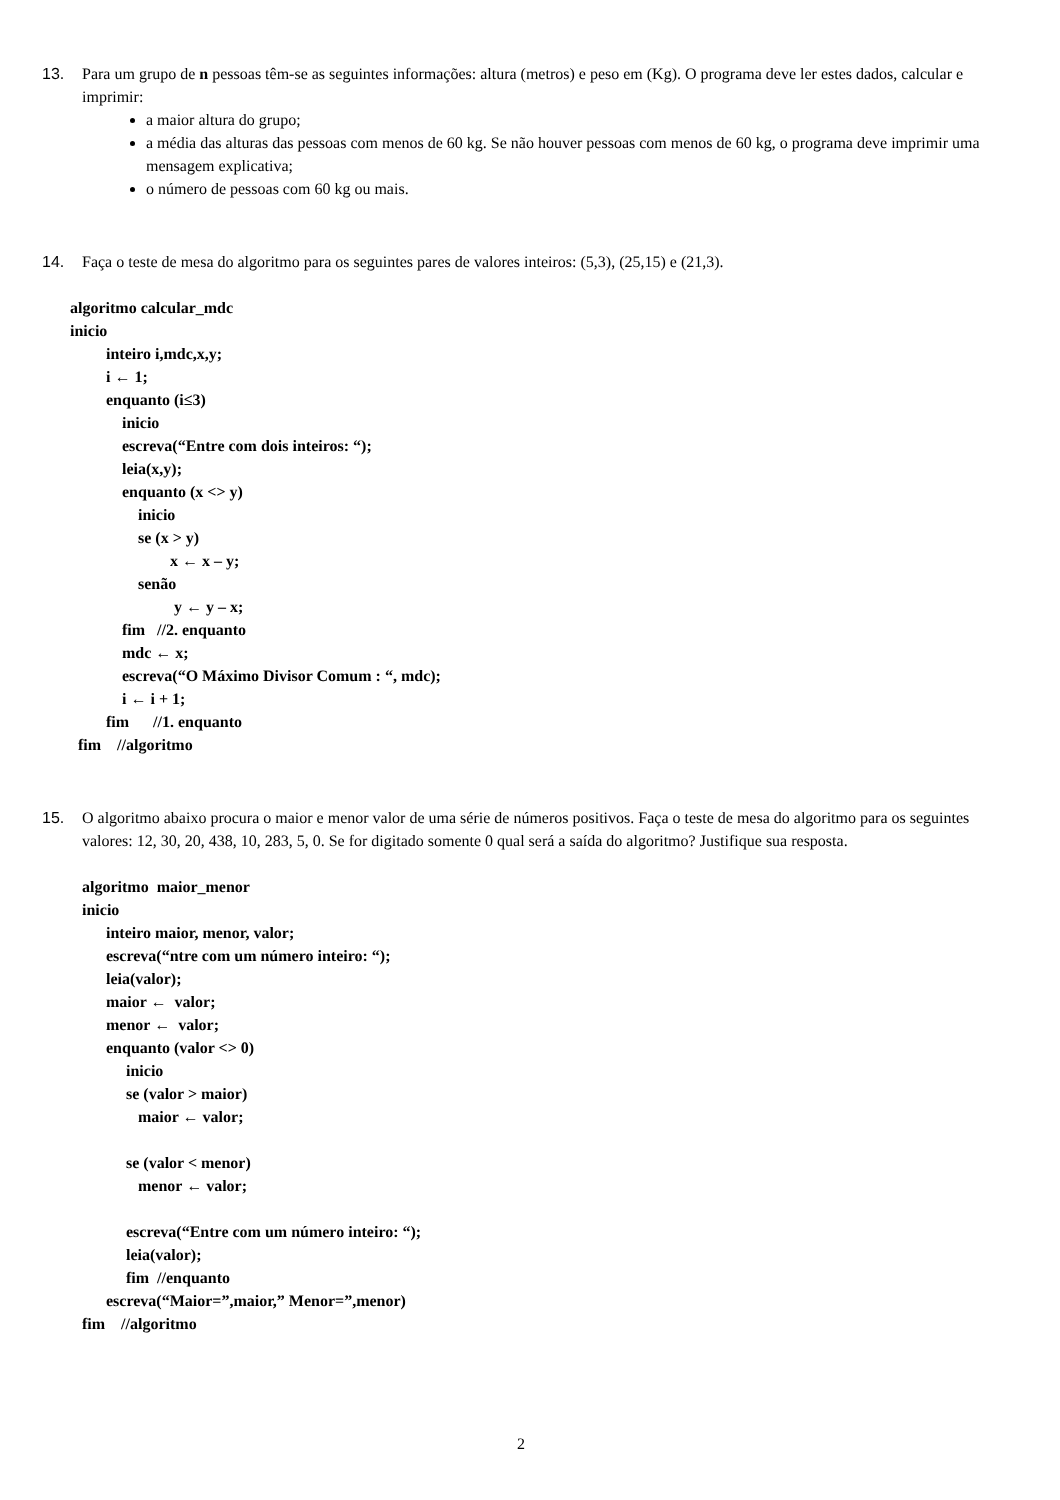13. Para um grupo de n pessoas têm-se as seguintes informações: altura (metros) e peso em (Kg). O programa deve ler estes dados, calcular e imprimir:
a maior altura do grupo;
a média das alturas das pessoas com menos de 60 kg. Se não houver pessoas com menos de 60 kg, o programa deve imprimir uma mensagem explicativa;
o número de pessoas com 60 kg ou mais.
14. Faça o teste de mesa do algoritmo para os seguintes pares de valores inteiros: (5,3), (25,15) e (21,3).
algoritmo calcular_mdc
inicio
inteiro i,mdc,x,y;
i ← 1;
enquanto (i≤3)
inicio
escreva(“Entre com dois inteiros: “);
leia(x,y);
enquanto (x <> y)
inicio
se (x > y)
x ← x – y;
senão
y ← y – x;
fim //2. enquanto
mdc ← x;
escreva(“O Máximo Divisor Comum : “, mdc);
i ← i + 1;
fim //1. enquanto
fim //algoritmo
15. O algoritmo abaixo procura o maior e menor valor de uma série de números positivos. Faça o teste de mesa do algoritmo para os seguintes valores: 12, 30, 20, 438, 10, 283, 5, 0. Se for digitado somente 0 qual será a saída do algoritmo? Justifique sua resposta.
algoritmo maior_menor
inicio
inteiro maior, menor, valor;
escreva(“ntre com um número inteiro: “);
leia(valor);
maior ← valor;
menor ← valor;
enquanto (valor <> 0)
inicio
se (valor > maior)
maior ← valor;
se (valor < menor)
menor ← valor;
escreva(“Entre com um número inteiro: “);
leia(valor);
fim //enquanto
escreva(“Maior=”,maior,” Menor=”,menor)
fim //algoritmo
2